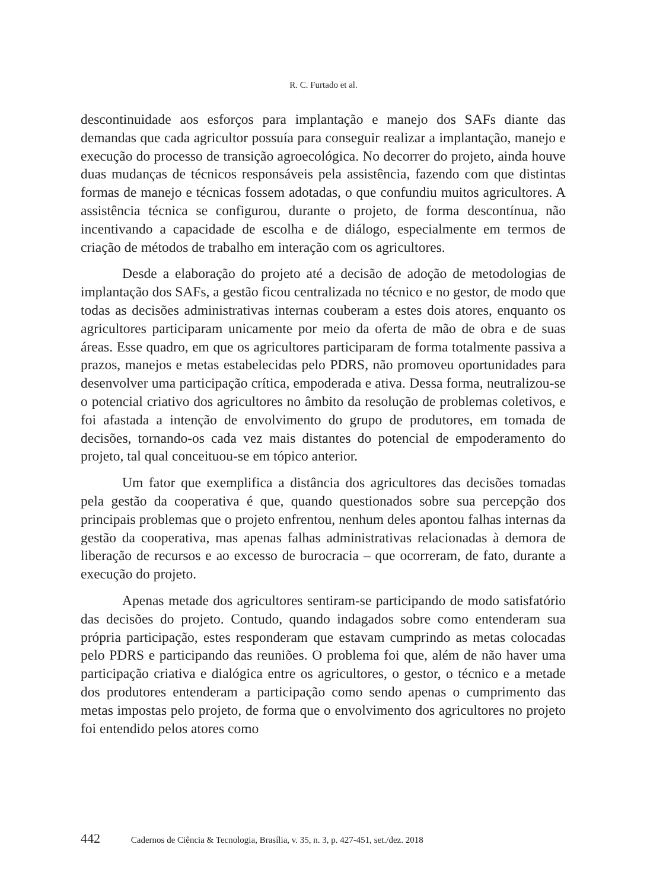R. C. Furtado et al.
descontinuidade aos esforços para implantação e manejo dos SAFs diante das demandas que cada agricultor possuía para conseguir realizar a implantação, manejo e execução do processo de transição agroecológica. No decorrer do projeto, ainda houve duas mudanças de técnicos responsáveis pela assistência, fazendo com que distintas formas de manejo e técnicas fossem adotadas, o que confundiu muitos agricultores. A assistência técnica se configurou, durante o projeto, de forma descontínua, não incentivando a capacidade de escolha e de diálogo, especialmente em termos de criação de métodos de trabalho em interação com os agricultores.
Desde a elaboração do projeto até a decisão de adoção de metodologias de implantação dos SAFs, a gestão ficou centralizada no técnico e no gestor, de modo que todas as decisões administrativas internas couberam a estes dois atores, enquanto os agricultores participaram unicamente por meio da oferta de mão de obra e de suas áreas. Esse quadro, em que os agricultores participaram de forma totalmente passiva a prazos, manejos e metas estabelecidas pelo PDRS, não promoveu oportunidades para desenvolver uma participação crítica, empoderada e ativa. Dessa forma, neutralizou-se o potencial criativo dos agricultores no âmbito da resolução de problemas coletivos, e foi afastada a intenção de envolvimento do grupo de produtores, em tomada de decisões, tornando-os cada vez mais distantes do potencial de empoderamento do projeto, tal qual conceituou-se em tópico anterior.
Um fator que exemplifica a distância dos agricultores das decisões tomadas pela gestão da cooperativa é que, quando questionados sobre sua percepção dos principais problemas que o projeto enfrentou, nenhum deles apontou falhas internas da gestão da cooperativa, mas apenas falhas administrativas relacionadas à demora de liberação de recursos e ao excesso de burocracia – que ocorreram, de fato, durante a execução do projeto.
Apenas metade dos agricultores sentiram-se participando de modo satisfatório das decisões do projeto. Contudo, quando indagados sobre como entenderam sua própria participação, estes responderam que estavam cumprindo as metas colocadas pelo PDRS e participando das reuniões. O problema foi que, além de não haver uma participação criativa e dialógica entre os agricultores, o gestor, o técnico e a metade dos produtores entenderam a participação como sendo apenas o cumprimento das metas impostas pelo projeto, de forma que o envolvimento dos agricultores no projeto foi entendido pelos atores como
442 Cadernos de Ciência & Tecnologia, Brasília, v. 35, n. 3, p. 427-451, set./dez. 2018